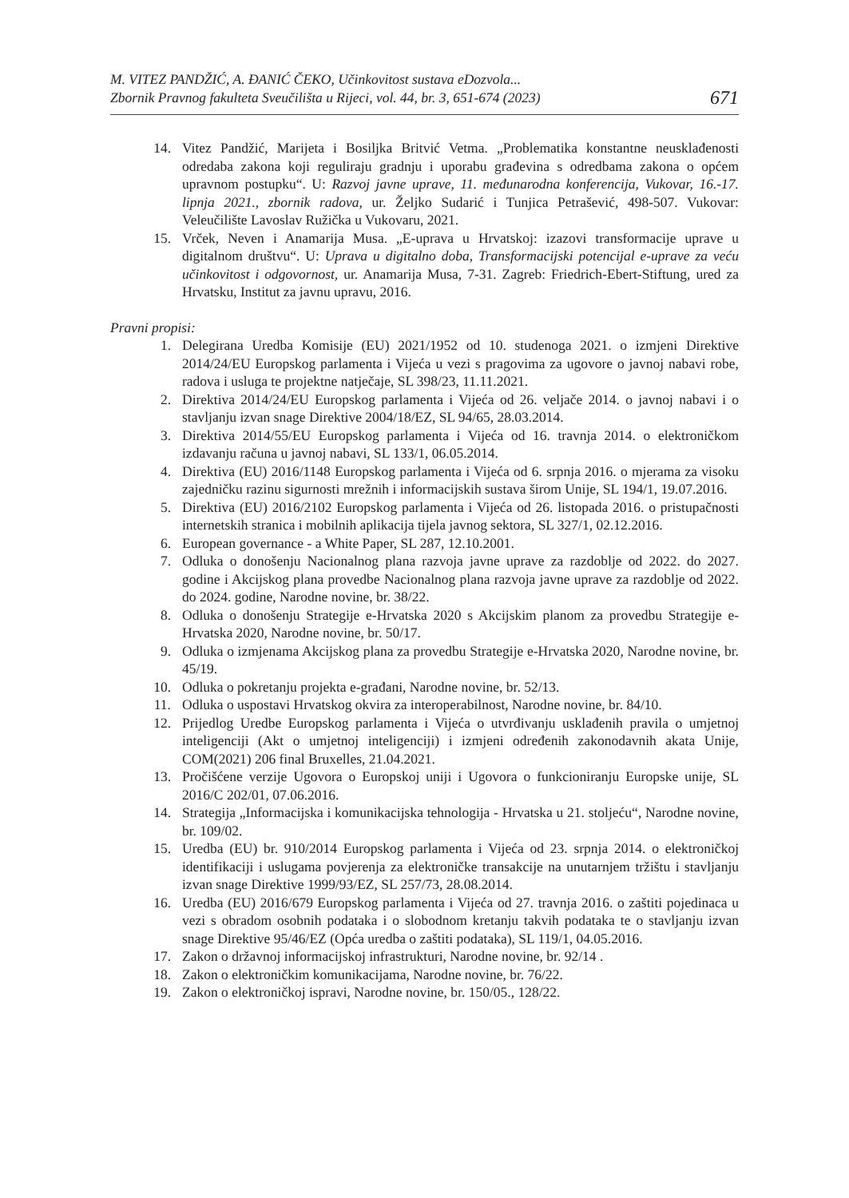M. VITEZ PANDŽIĆ, A. ĐANIĆ ČEKO, Učinkovitost sustava eDozvola...
Zbornik Pravnog fakulteta Sveučilišta u Rijeci, vol. 44, br. 3, 651-674 (2023)
671
14. Vitez Pandžić, Marijeta i Bosiljka Britvić Vetma. „Problematika konstantne neusklađenosti odredaba zakona koji reguliraju gradnju i uporabu građevina s odredbama zakona o općem upravnom postupku“. U: Razvoj javne uprave, 11. međunarodna konferencija, Vukovar, 16.-17. lipnja 2021., zbornik radova, ur. Željko Sudarić i Tunjica Petrašević, 498-507. Vukovar: Veleučilište Lavoslav Ružička u Vukovaru, 2021.
15. Vrček, Neven i Anamarija Musa. „E-uprava u Hrvatskoj: izazovi transformacije uprave u digitalnom društvu“. U: Uprava u digitalno doba, Transformacijski potencijal e-uprave za veću učinkovitost i odgovornost, ur. Anamarija Musa, 7-31. Zagreb: Friedrich-Ebert-Stiftung, ured za Hrvatsku, Institut za javnu upravu, 2016.
Pravni propisi:
1. Delegirana Uredba Komisije (EU) 2021/1952 od 10. studenoga 2021. o izmjeni Direktive 2014/24/EU Europskog parlamenta i Vijeća u vezi s pragovima za ugovore o javnoj nabavi robe, radova i usluga te projektne natječaje, SL 398/23, 11.11.2021.
2. Direktiva 2014/24/EU Europskog parlamenta i Vijeća od 26. veljače 2014. o javnoj nabavi i o stavljanju izvan snage Direktive 2004/18/EZ, SL 94/65, 28.03.2014.
3. Direktiva 2014/55/EU Europskog parlamenta i Vijeća od 16. travnja 2014. o elektroničkom izdavanju računa u javnoj nabavi, SL 133/1, 06.05.2014.
4. Direktiva (EU) 2016/1148 Europskog parlamenta i Vijeća od 6. srpnja 2016. o mjerama za visoku zajedničku razinu sigurnosti mrežnih i informacijskih sustava širom Unije, SL 194/1, 19.07.2016.
5. Direktiva (EU) 2016/2102 Europskog parlamenta i Vijeća od 26. listopada 2016. o pristupačnosti internetskih stranica i mobilnih aplikacija tijela javnog sektora, SL 327/1, 02.12.2016.
6. European governance - a White Paper, SL 287, 12.10.2001.
7. Odluka o donošenju Nacionalnog plana razvoja javne uprave za razdoblje od 2022. do 2027. godine i Akcijskog plana provedbe Nacionalnog plana razvoja javne uprave za razdoblje od 2022. do 2024. godine, Narodne novine, br. 38/22.
8. Odluka o donošenju Strategije e-Hrvatska 2020 s Akcijskim planom za provedbu Strategije e-Hrvatska 2020, Narodne novine, br. 50/17.
9. Odluka o izmjenama Akcijskog plana za provedbu Strategije e-Hrvatska 2020, Narodne novine, br. 45/19.
10. Odluka o pokretanju projekta e-građani, Narodne novine, br. 52/13.
11. Odluka o uspostavi Hrvatskog okvira za interoperabilnost, Narodne novine, br. 84/10.
12. Prijedlog Uredbe Europskog parlamenta i Vijeća o utvrđivanju usklađenih pravila o umjetnoj inteligenciji (Akt o umjetnoj inteligenciji) i izmjeni određenih zakonodavnih akata Unije, COM(2021) 206 final Bruxelles, 21.04.2021.
13. Pročišćene verzije Ugovora o Europskoj uniji i Ugovora o funkcioniranju Europske unije, SL 2016/C 202/01, 07.06.2016.
14. Strategija „Informacijska i komunikacijska tehnologija - Hrvatska u 21. stoljeću“, Narodne novine, br. 109/02.
15. Uredba (EU) br. 910/2014 Europskog parlamenta i Vijeća od 23. srpnja 2014. o elektroničkoj identifikaciji i uslugama povjerenja za elektroničke transakcije na unutarnjem tržištu i stavljanju izvan snage Direktive 1999/93/EZ, SL 257/73, 28.08.2014.
16. Uredba (EU) 2016/679 Europskog parlamenta i Vijeća od 27. travnja 2016. o zaštiti pojedinaca u vezi s obradom osobnih podataka i o slobodnom kretanju takvih podataka te o stavljanju izvan snage Direktive 95/46/EZ (Opća uredba o zaštiti podataka), SL 119/1, 04.05.2016.
17. Zakon o državnoj informacijskoj infrastrukturi, Narodne novine, br. 92/14 .
18. Zakon o elektroničkim komunikacijama, Narodne novine, br. 76/22.
19. Zakon o elektroničkoj ispravi, Narodne novine, br. 150/05., 128/22.